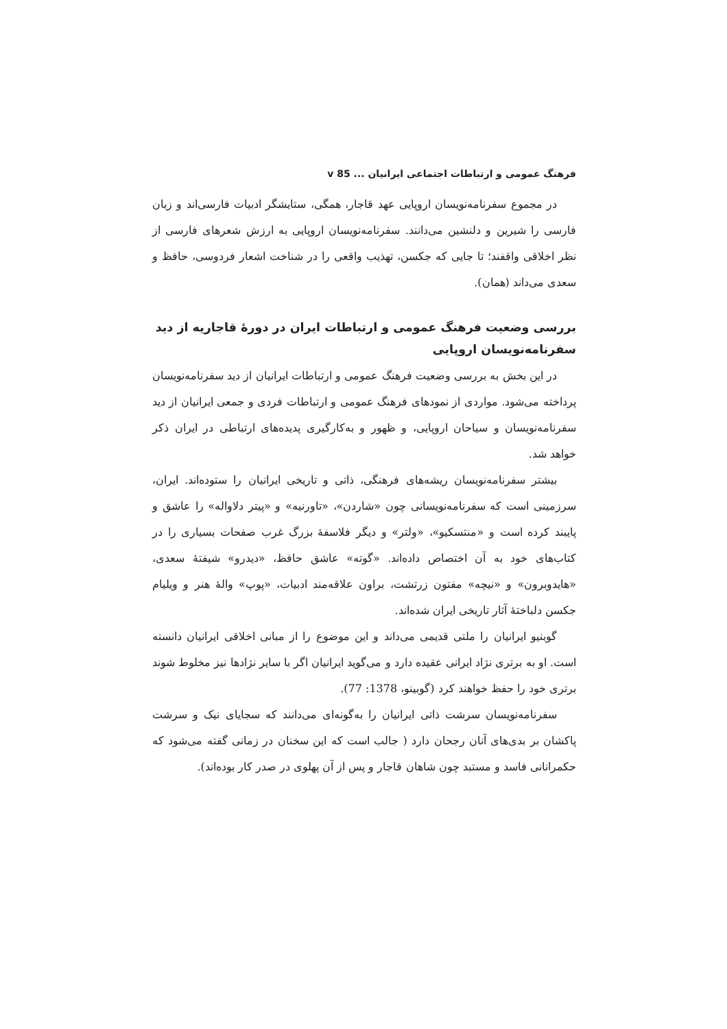فرهنگ عمومی و ارتباطات اجتماعی ایرانیان ... v 85
در مجموع سفرنامه‌نویسان اروپایی عهد قاجار، همگی، ستایشگر ادبیات فارسی‌اند و زبان فارسی را شیرین و دلنشین می‌دانند. سفرنامه‌نویسان اروپایی به ارزش شعرهای فارسی از نظر اخلاقی واقفند؛ تا جایی که جکسن، تهذیب واقعی را در شناخت اشعار فردوسی، حافظ و سعدی می‌داند (همان).
بررسی وضعیت فرهنگ عمومی و ارتباطات ایران در دورهٔ قاجاریه از دید سفرنامه‌نویسان اروپایی
در این بخش به بررسی وضعیت فرهنگ عمومی و ارتباطات ایرانیان از دید سفرنامه‌نویسان پرداخته می‌شود. مواردی از نمودهای فرهنگ عمومی و ارتباطات فردی و جمعی ایرانیان از دید سفرنامه‌نویسان و سیاحان اروپایی، و ظهور و به‌کارگیری پدیده‌های ارتباطی در ایران ذکر خواهد شد.
بیشتر سفرنامه‌نویسان ریشه‌های فرهنگی، ذاتی و تاریخی ایرانیان را ستوده‌اند. ایران، سرزمینی است که سفرنامه‌نویسانی چون «شاردن»، «تاورنیه» و «پیتر دلاواله» را عاشق و پایبند کرده است و «منتسکیو»، «ولتر» و دیگر فلاسفهٔ بزرگ غرب صفحات بسیاری را در کتاب‌های خود به آن اختصاص داده‌اند. «گوته» عاشق حافظ، «دیدرو» شیفتهٔ سعدی، «هایدوبرون» و «نیچه» مفتون زرتشت، براون علاقه‌مند ادبیات، «پوپ» والهٔ هنر و ویلیام جکسن دلباختهٔ آثار تاریخی ایران شده‌اند.
گوبنیو ایرانیان را ملتی قدیمی می‌داند و این موضوع را از مبانی اخلاقی ایرانیان دانسته است. او به برتری نژاد ایرانی عقیده دارد و می‌گوید ایرانیان اگر با سایر نژادها نیز مخلوط شوند برتری خود را حفظ خواهند کرد (گوبینو، 1378: 77).
سفرنامه‌نویسان سرشت ذاتی ایرانیان را به‌گونه‌ای می‌دانند که سجایای نیک و سرشت پاکشان بر بدی‌های آنان رجحان دارد ( جالب است که این سخنان در زمانی گفته می‌شود که حکمرانانی فاسد و مستبد چون شاهان قاجار و پس از آن پهلوی در صدر کار بوده‌اند).